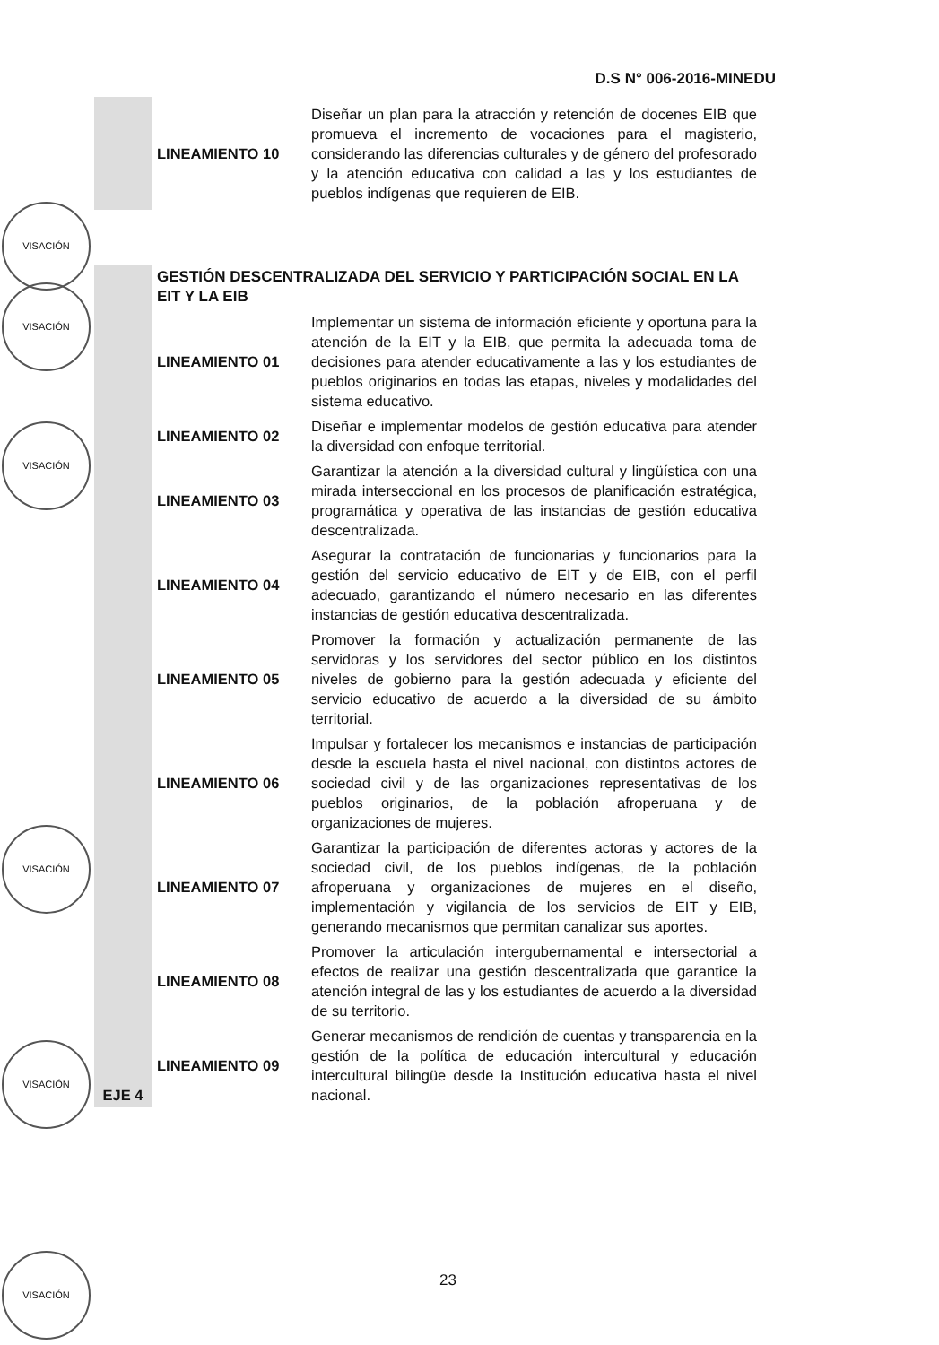D.S N° 006-2016-MINEDU
| | LINEAMIENTO 10 | Diseñar un plan para la atracción y retención de docenes EIB que promueva el incremento de vocaciones para el magisterio, considerando las diferencias culturales y de género del profesorado y la atención educativa con calidad a las y los estudiantes de pueblos indígenas que requieren de EIB. |
| EJE 4 | GESTIÓN DESCENTRALIZADA DEL SERVICIO Y PARTICIPACIÓN SOCIAL EN LA EIT Y LA EIB | |
| | LINEAMIENTO 01 | Implementar un sistema de información eficiente y oportuna para la atención de la EIT y la EIB, que permita la adecuada toma de decisiones para atender educativamente a las y los estudiantes de pueblos originarios en todas las etapas, niveles y modalidades del sistema educativo. |
| | LINEAMIENTO 02 | Diseñar e implementar modelos de gestión educativa para atender la diversidad con enfoque territorial. |
| | LINEAMIENTO 03 | Garantizar la atención a la diversidad cultural y lingüística con una mirada interseccional en los procesos de planificación estratégica, programática y operativa de las instancias de gestión educativa descentralizada. |
| | LINEAMIENTO 04 | Asegurar la contratación de funcionarias y funcionarios para la gestión del servicio educativo de EIT y de EIB, con el perfil adecuado, garantizando el número necesario en las diferentes instancias de gestión educativa descentralizada. |
| | LINEAMIENTO 05 | Promover la formación y actualización permanente de las servidoras y los servidores del sector público en los distintos niveles de gobierno para la gestión adecuada y eficiente del servicio educativo de acuerdo a la diversidad de su ámbito territorial. |
| | LINEAMIENTO 06 | Impulsar y fortalecer los mecanismos e instancias de participación desde la escuela hasta el nivel nacional, con distintos actores de sociedad civil y de las organizaciones representativas de los pueblos originarios, de la población afroperuana y de organizaciones de mujeres. |
| | LINEAMIENTO 07 | Garantizar la participación de diferentes actoras y actores de la sociedad civil, de los pueblos indígenas, de la población afroperuana y organizaciones de mujeres en el diseño, implementación y vigilancia de los servicios de EIT y EIB, generando mecanismos que permitan canalizar sus aportes. |
| | LINEAMIENTO 08 | Promover la articulación intergubernamental e intersectorial a efectos de realizar una gestión descentralizada que garantice la atención integral de las y los estudiantes de acuerdo a la diversidad de su territorio. |
| | LINEAMIENTO 09 | Generar mecanismos de rendición de cuentas y transparencia en la gestión de la política de educación intercultural y educación intercultural bilingüe desde la Institución educativa hasta el nivel nacional. |
VISACIÓN
VISACIÓN
VISACIÓN
VISACIÓN
VISACIÓN
VISACIÓN
23